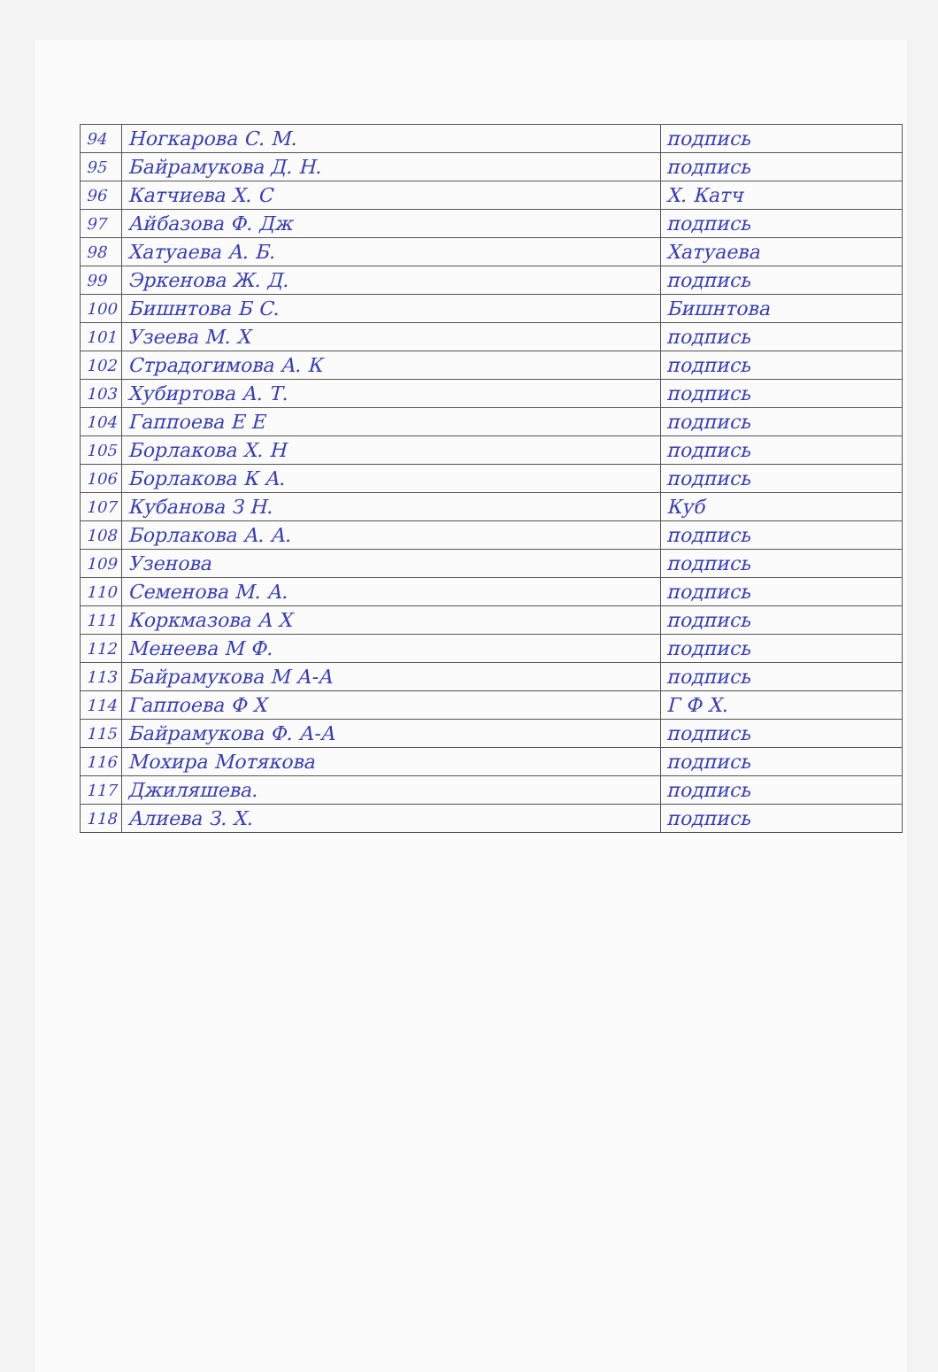| 94 | Ногкарова С. М. | подпись |
| 95 | Байрамукова Д. Н. | подпись |
| 96 | Катчиева Х. С | Х. Катч |
| 97 | Айбазова Ф. Дж | подпись |
| 98 | Хатуаева А. Б. | Хатуаева |
| 99 | Эркенова Ж. Д. | подпись |
| 100 | Бишнтова Б С. | Бишнтова |
| 101 | Узеева М. Х | подпись |
| 102 | Страдогимова А. К | подпись |
| 103 | Хубиртова А. Т. | подпись |
| 104 | Гаппоева Е Е | подпись |
| 105 | Борлакова Х. Н | подпись |
| 106 | Борлакова К А. | подпись |
| 107 | Кубанова З Н. | Куб |
| 108 | Борлакова А. А. | подпись |
| 109 | Узенова | подпись |
| 110 | Семенова М. А. | подпись |
| 111 | Коркмазова А Х | подпись |
| 112 | Менеева М Ф. | подпись |
| 113 | Байрамукова М А-А | подпись |
| 114 | Гаппоева Ф Х | Г Ф Х. |
| 115 | Байрамукова Ф. А-А | подпись |
| 116 | Мохира Мотякова | подпись |
| 117 | Джиляшева. | подпись |
| 118 | Алиева З. Х. | подпись |